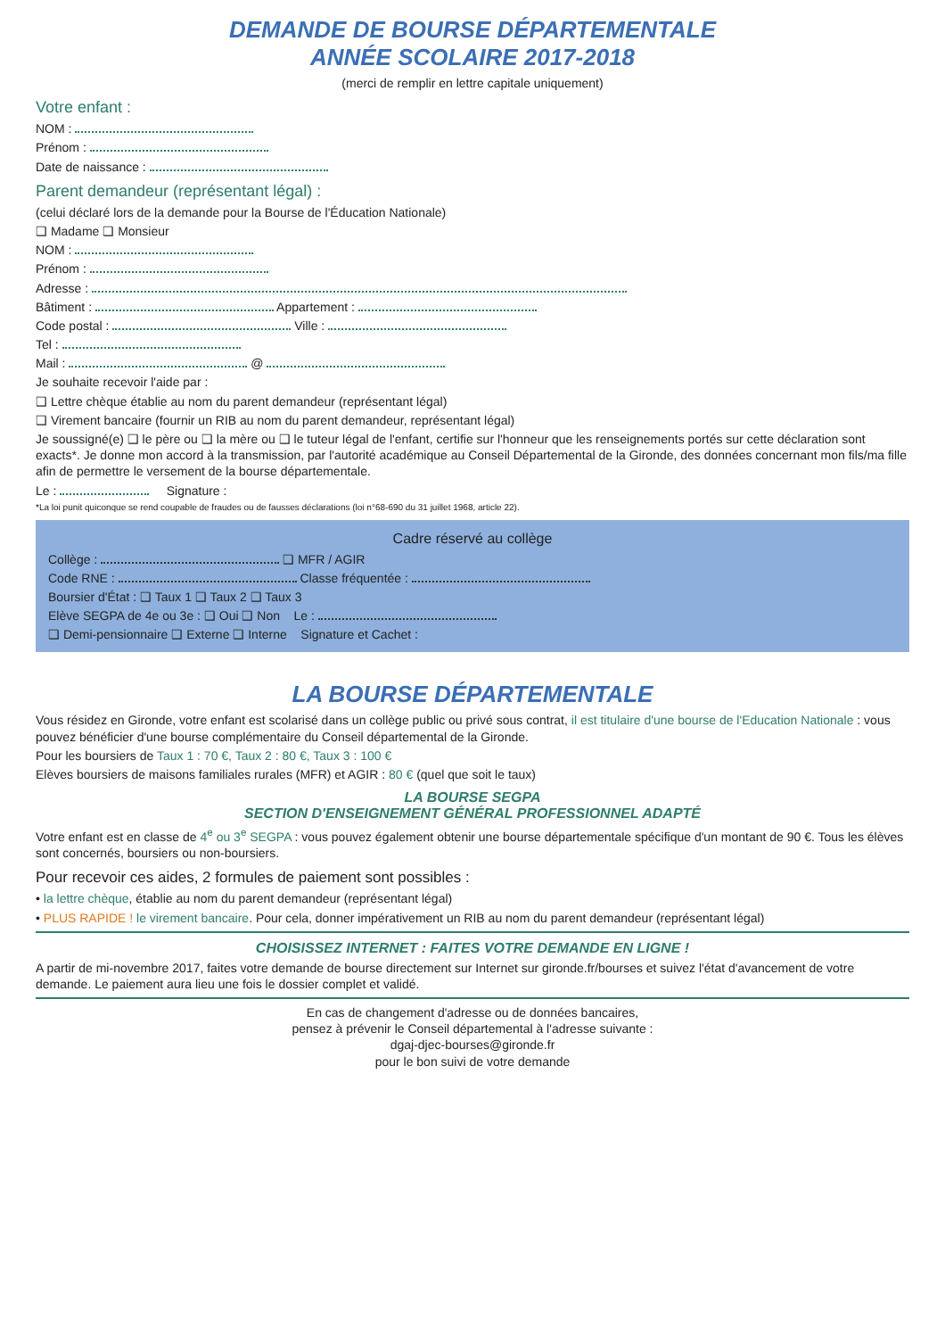DEMANDE DE BOURSE DÉPARTEMENTALE
ANNÉE SCOLAIRE 2017-2018
(merci de remplir en lettre capitale uniquement)
Votre enfant :
NOM :
Prénom :
Date de naissance :
Parent demandeur (représentant légal) :
(celui déclaré lors de la demande pour la Bourse de l'Éducation Nationale)
❑ Madame ❑ Monsieur
NOM :
Prénom :
Adresse :
Bâtiment : Appartement :
Code postal : Ville :
Tel :
Mail : @
Je souhaite recevoir l'aide par :
❑ Lettre chèque établie au nom du parent demandeur (représentant légal)
❑ Virement bancaire (fournir un RIB au nom du parent demandeur, représentant légal)
Je soussigné(e) ❑ le père ou ❑ la mère ou ❑ le tuteur légal de l'enfant, certifie sur l'honneur que les renseignements portés sur cette déclaration sont exacts*. Je donne mon accord à la transmission, par l'autorité académique au Conseil Départemental de la Gironde, des données concernant mon fils/ma fille afin de permettre le versement de la bourse départementale.
Le : Signature :
*La loi punit quiconque se rend coupable de fraudes ou de fausses déclarations (loi n°68-690 du 31 juillet 1968, article 22).
Cadre réservé au collège
Collège : ❑ MFR / AGIR
Code RNE : Classe fréquentée :
Boursier d'État : ❑ Taux 1 ❑ Taux 2 ❑ Taux 3
Elève SEGPA de 4e ou 3e : ❑ Oui ❑ Non Le :
❑ Demi-pensionnaire ❑ Externe ❑ Interne Signature et Cachet :
LA BOURSE DÉPARTEMENTALE
Vous résidez en Gironde, votre enfant est scolarisé dans un collège public ou privé sous contrat, il est titulaire d'une bourse de l'Education Nationale : vous pouvez bénéficier d'une bourse complémentaire du Conseil départemental de la Gironde.
Pour les boursiers de Taux 1 : 70 €, Taux 2 : 80 €, Taux 3 : 100 €
Elèves boursiers de maisons familiales rurales (MFR) et AGIR : 80 € (quel que soit le taux)
LA BOURSE SEGPA
SECTION D'ENSEIGNEMENT GÉNÉRAL PROFESSIONNEL ADAPTÉ
Votre enfant est en classe de 4<sup>e</sup> ou 3<sup>e</sup> SEGPA : vous pouvez également obtenir une bourse départementale spécifique d'un montant de 90 €. Tous les élèves sont concernés, boursiers ou non-boursiers.
Pour recevoir ces aides, 2 formules de paiement sont possibles :
• la lettre chèque, établie au nom du parent demandeur (représentant légal)
• PLUS RAPIDE ! le virement bancaire. Pour cela, donner impérativement un RIB au nom du parent demandeur (représentant légal)
CHOISISSEZ INTERNET : FAITES VOTRE DEMANDE EN LIGNE !
A partir de mi-novembre 2017, faites votre demande de bourse directement sur Internet sur gironde.fr/bourses et suivez l'état d'avancement de votre demande. Le paiement aura lieu une fois le dossier complet et validé.
En cas de changement d'adresse ou de données bancaires,
pensez à prévenir le Conseil départemental à l'adresse suivante :
dgaj-djec-bourses@gironde.fr
pour le bon suivi de votre demande